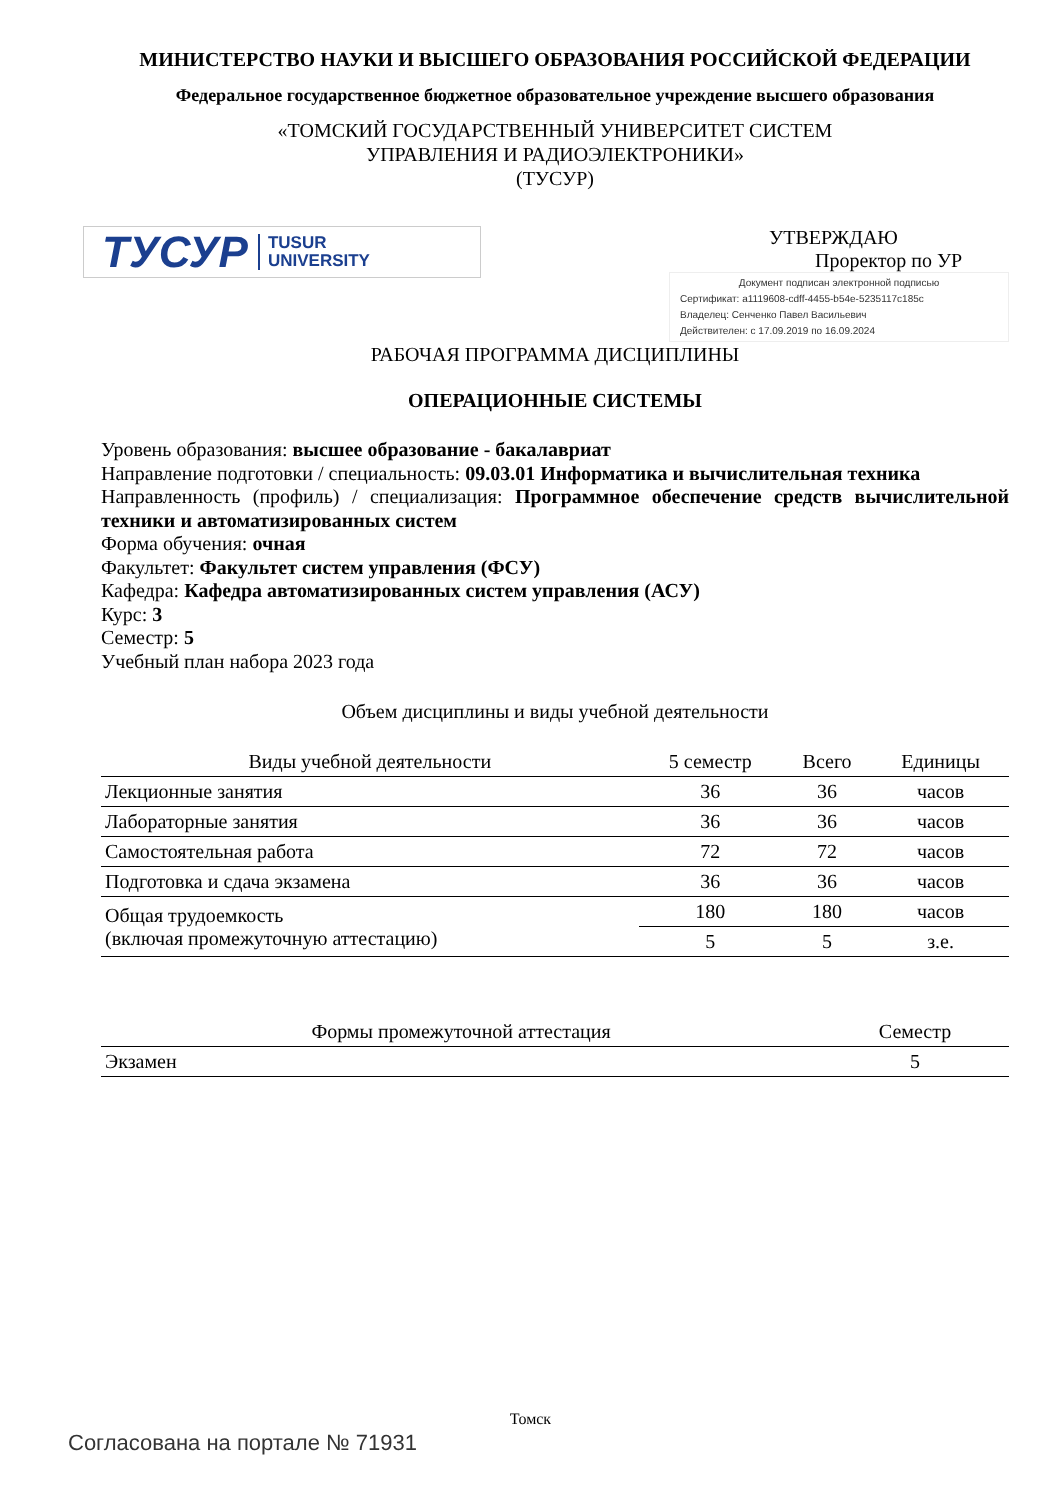МИНИСТЕРСТВО НАУКИ И ВЫСШЕГО ОБРАЗОВАНИЯ РОССИЙСКОЙ ФЕДЕРАЦИИ
Федеральное государственное бюджетное образовательное учреждение высшего образования
«ТОМСКИЙ ГОСУДАРСТВЕННЫЙ УНИВЕРСИТЕТ СИСТЕМ
УПРАВЛЕНИЯ И РАДИОЭЛЕКТРОНИКИ»
(ТУСУР)
ТУСУР TUSUR
UNIVERSITY
УТВЕРЖДАЮ
Проректор по УР
Документ подписан электронной подписью
Сертификат: a1119608-cdff-4455-b54e-5235117c185c
Владелец: Сенченко Павел Васильевич
Действителен: с 17.09.2019 по 16.09.2024
РАБОЧАЯ ПРОГРАММА ДИСЦИПЛИНЫ
ОПЕРАЦИОННЫЕ СИСТЕМЫ
Уровень образования: высшее образование - бакалавриат
Направление подготовки / специальность: 09.03.01 Информатика и вычислительная техника
Направленность (профиль) / специализация: Программное обеспечение средств вычислительной техники и автоматизированных систем
Форма обучения: очная
Факультет: Факультет систем управления (ФСУ)
Кафедра: Кафедра автоматизированных систем управления (АСУ)
Курс: 3
Семестр: 5
Учебный план набора 2023 года
Объем дисциплины и виды учебной деятельности
| Виды учебной деятельности | 5 семестр | Всего | Единицы |
| --- | --- | --- | --- |
| Лекционные занятия | 36 | 36 | часов |
| Лабораторные занятия | 36 | 36 | часов |
| Самостоятельная работа | 72 | 72 | часов |
| Подготовка и сдача экзамена | 36 | 36 | часов |
| Общая трудоемкость (включая промежуточную аттестацию) | 180 | 180 | часов |
| | 5 | 5 | з.е. |
| Формы промежуточной аттестация | Семестр |
| --- | --- |
| Экзамен | 5 |
Томск
Согласована на портале № 71931